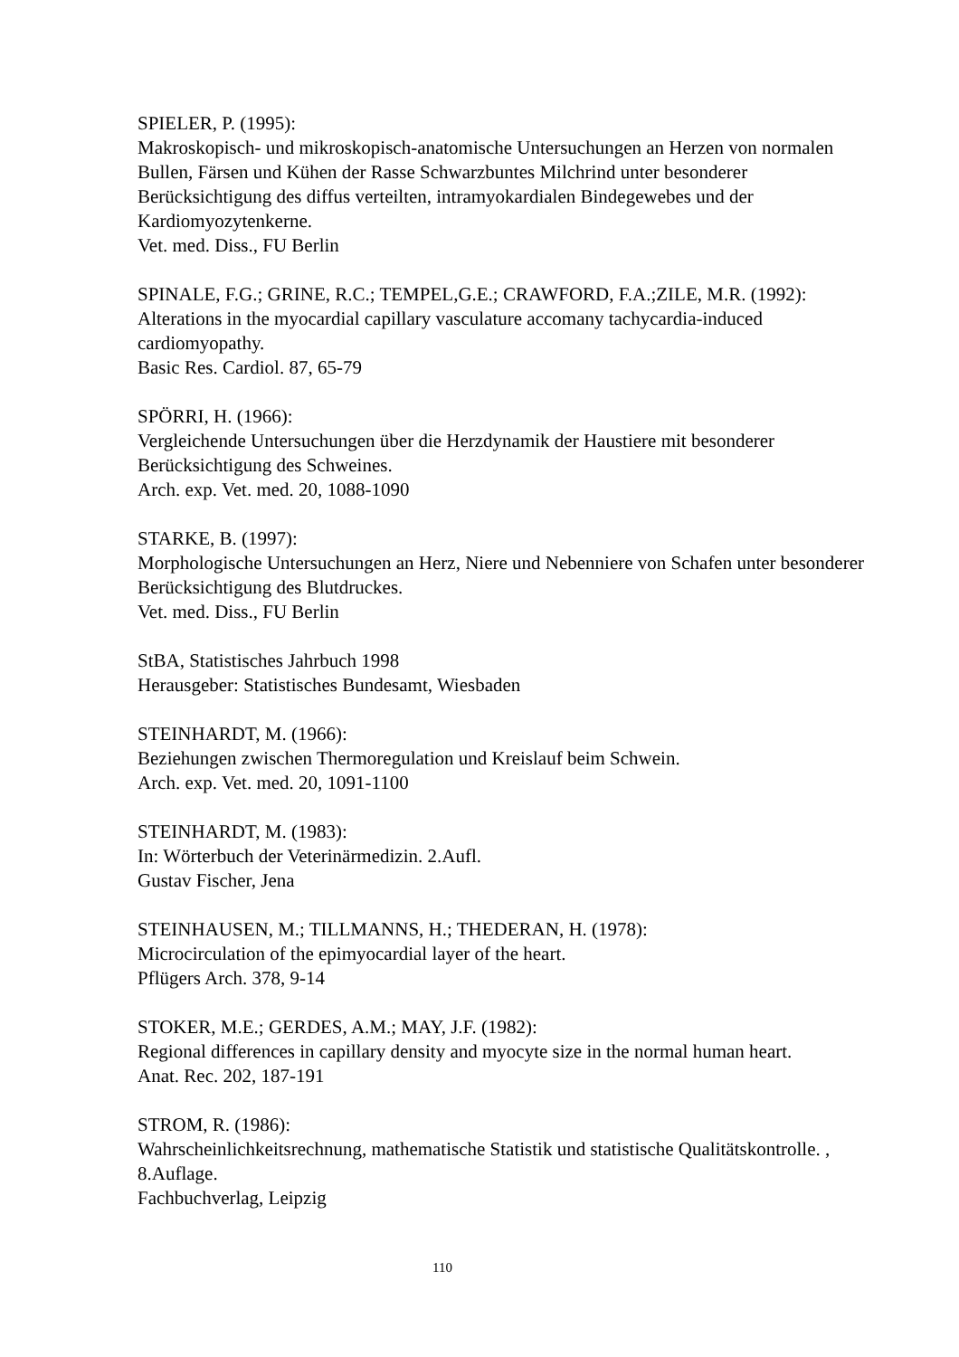SPIELER, P. (1995):
Makroskopisch- und mikroskopisch-anatomische Untersuchungen an Herzen von normalen Bullen, Färsen und Kühen der Rasse Schwarzbuntes Milchrind unter besonderer Berücksichtigung des diffus verteilten, intramyokardialen Bindegewebes und der Kardiomyozytenkerne.
Vet. med. Diss., FU Berlin
SPINALE, F.G.; GRINE, R.C.; TEMPEL,G.E.; CRAWFORD, F.A.;ZILE, M.R. (1992):
Alterations in the myocardial capillary vasculature accomany tachycardia-induced cardiomyopathy.
Basic Res. Cardiol. 87, 65-79
SPÖRRI, H. (1966):
Vergleichende Untersuchungen über die Herzdynamik der Haustiere mit besonderer Berücksichtigung des Schweines.
Arch. exp. Vet. med. 20, 1088-1090
STARKE, B. (1997):
Morphologische Untersuchungen an Herz, Niere und Nebenniere von Schafen unter besonderer Berücksichtigung des Blutdruckes.
Vet. med. Diss., FU Berlin
StBA, Statistisches Jahrbuch 1998
Herausgeber: Statistisches Bundesamt, Wiesbaden
STEINHARDT, M. (1966):
Beziehungen zwischen Thermoregulation und Kreislauf beim Schwein.
Arch. exp. Vet. med. 20, 1091-1100
STEINHARDT, M. (1983):
In: Wörterbuch der Veterinärmedizin. 2.Aufl.
Gustav Fischer, Jena
STEINHAUSEN, M.; TILLMANNS, H.; THEDERAN, H. (1978):
Microcirculation of the epimyocardial layer of the heart.
Pflügers Arch. 378, 9-14
STOKER, M.E.; GERDES, A.M.; MAY, J.F. (1982):
Regional differences in capillary density and myocyte size in the normal human heart.
Anat. Rec. 202, 187-191
STROM, R. (1986):
Wahrscheinlichkeitsrechnung, mathematische Statistik und statistische Qualitätskontrolle. , 8.Auflage.
Fachbuchverlag, Leipzig
110